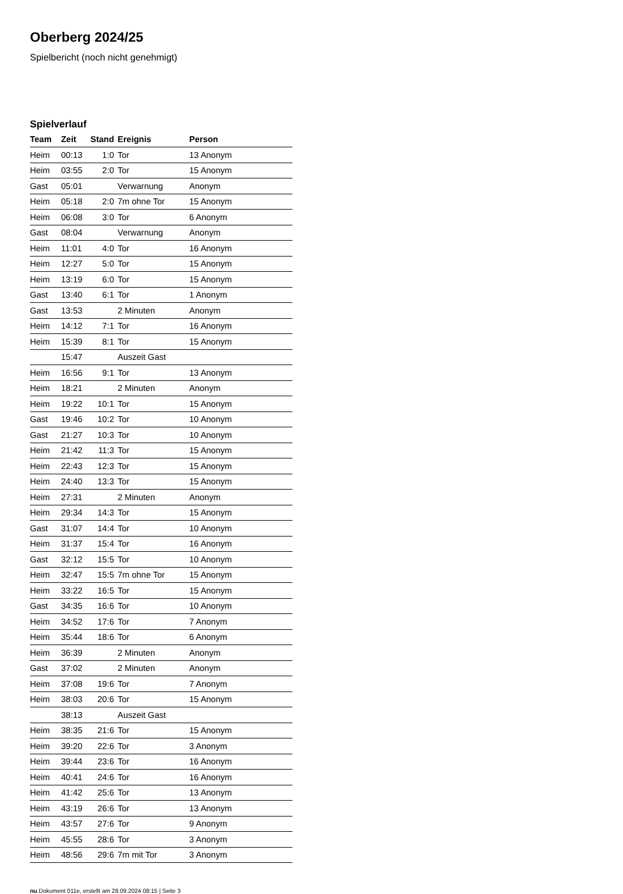Oberberg 2024/25
Spielbericht (noch nicht genehmigt)
Spielverlauf
| Team | Zeit | Stand | Ereignis | Person |
| --- | --- | --- | --- | --- |
| Heim | 00:13 | 1:0 | Tor | 13 Anonym |
| Heim | 03:55 | 2:0 | Tor | 15 Anonym |
| Gast | 05:01 | | Verwarnung | Anonym |
| Heim | 05:18 | 2:0 | 7m ohne Tor | 15 Anonym |
| Heim | 06:08 | 3:0 | Tor | 6 Anonym |
| Gast | 08:04 | | Verwarnung | Anonym |
| Heim | 11:01 | 4:0 | Tor | 16 Anonym |
| Heim | 12:27 | 5:0 | Tor | 15 Anonym |
| Heim | 13:19 | 6:0 | Tor | 15 Anonym |
| Gast | 13:40 | 6:1 | Tor | 1 Anonym |
| Gast | 13:53 | | 2 Minuten | Anonym |
| Heim | 14:12 | 7:1 | Tor | 16 Anonym |
| Heim | 15:39 | 8:1 | Tor | 15 Anonym |
| | 15:47 | | Auszeit Gast | |
| Heim | 16:56 | 9:1 | Tor | 13 Anonym |
| Heim | 18:21 | | 2 Minuten | Anonym |
| Heim | 19:22 | 10:1 | Tor | 15 Anonym |
| Gast | 19:46 | 10:2 | Tor | 10 Anonym |
| Gast | 21:27 | 10:3 | Tor | 10 Anonym |
| Heim | 21:42 | 11:3 | Tor | 15 Anonym |
| Heim | 22:43 | 12:3 | Tor | 15 Anonym |
| Heim | 24:40 | 13:3 | Tor | 15 Anonym |
| Heim | 27:31 | | 2 Minuten | Anonym |
| Heim | 29:34 | 14:3 | Tor | 15 Anonym |
| Gast | 31:07 | 14:4 | Tor | 10 Anonym |
| Heim | 31:37 | 15:4 | Tor | 16 Anonym |
| Gast | 32:12 | 15:5 | Tor | 10 Anonym |
| Heim | 32:47 | 15:5 | 7m ohne Tor | 15 Anonym |
| Heim | 33:22 | 16:5 | Tor | 15 Anonym |
| Gast | 34:35 | 16:6 | Tor | 10 Anonym |
| Heim | 34:52 | 17:6 | Tor | 7 Anonym |
| Heim | 35:44 | 18:6 | Tor | 6 Anonym |
| Heim | 36:39 | | 2 Minuten | Anonym |
| Gast | 37:02 | | 2 Minuten | Anonym |
| Heim | 37:08 | 19:6 | Tor | 7 Anonym |
| Heim | 38:03 | 20:6 | Tor | 15 Anonym |
| | 38:13 | | Auszeit Gast | |
| Heim | 38:35 | 21:6 | Tor | 15 Anonym |
| Heim | 39:20 | 22:6 | Tor | 3 Anonym |
| Heim | 39:44 | 23:6 | Tor | 16 Anonym |
| Heim | 40:41 | 24:6 | Tor | 16 Anonym |
| Heim | 41:42 | 25:6 | Tor | 13 Anonym |
| Heim | 43:19 | 26:6 | Tor | 13 Anonym |
| Heim | 43:57 | 27:6 | Tor | 9 Anonym |
| Heim | 45:55 | 28:6 | Tor | 3 Anonym |
| Heim | 48:56 | 29:6 | 7m mit Tor | 3 Anonym |
nu.Dokument 011e, erstellt am 28.09.2024 08:15 | Seite 3